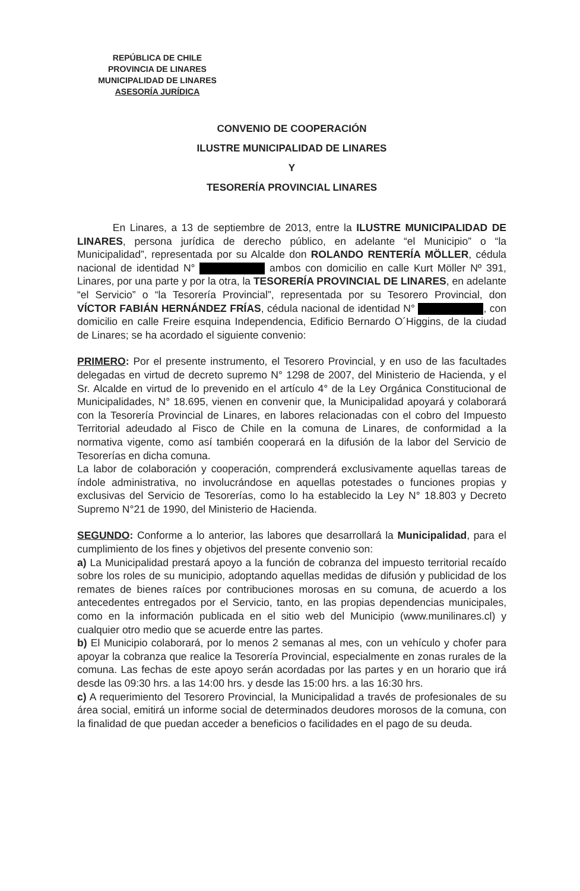REPÚBLICA DE CHILE
PROVINCIA DE LINARES
MUNICIPALIDAD DE LINARES
ASESORÍA JURÍDICA
CONVENIO DE COOPERACIÓN
ILUSTRE MUNICIPALIDAD DE LINARES
Y
TESORERÍA PROVINCIAL LINARES
En Linares, a 13 de septiembre de 2013, entre la ILUSTRE MUNICIPALIDAD DE LINARES, persona jurídica de derecho público, en adelante “el Municipio” o “la Municipalidad”, representada por su Alcalde don ROLANDO RENTERÍA MÖLLER, cédula nacional de identidad N° ambos con domicilio en calle Kurt Möller Nº 391, Linares, por una parte y por la otra, la TESORERÍA PROVINCIAL DE LINARES, en adelante “el Servicio” o “la Tesorería Provincial”, representada por su Tesorero Provincial, don VÍCTOR FABIÁN HERNÁNDEZ FRÍAS, cédula nacional de identidad N° , con domicilio en calle Freire esquina Independencia, Edificio Bernardo O´Higgins, de la ciudad de Linares; se ha acordado el siguiente convenio:
PRIMERO: Por el presente instrumento, el Tesorero Provincial, y en uso de las facultades delegadas en virtud de decreto supremo N° 1298 de 2007, del Ministerio de Hacienda, y el Sr. Alcalde en virtud de lo prevenido en el artículo 4° de la Ley Orgánica Constitucional de Municipalidades, N° 18.695, vienen en convenir que, la Municipalidad apoyará y colaborará con la Tesorería Provincial de Linares, en labores relacionadas con el cobro del Impuesto Territorial adeudado al Fisco de Chile en la comuna de Linares, de conformidad a la normativa vigente, como así también cooperará en la difusión de la labor del Servicio de Tesorerías en dicha comuna.
La labor de colaboración y cooperación, comprenderá exclusivamente aquellas tareas de índole administrativa, no involucrándose en aquellas potestades o funciones propias y exclusivas del Servicio de Tesorerías, como lo ha establecido la Ley N° 18.803 y Decreto Supremo N°21 de 1990, del Ministerio de Hacienda.
SEGUNDO: Conforme a lo anterior, las labores que desarrollará la Municipalidad, para el cumplimiento de los fines y objetivos del presente convenio son:
a) La Municipalidad prestará apoyo a la función de cobranza del impuesto territorial recaído sobre los roles de su municipio, adoptando aquellas medidas de difusión y publicidad de los remates de bienes raíces por contribuciones morosas en su comuna, de acuerdo a los antecedentes entregados por el Servicio, tanto, en las propias dependencias municipales, como en la información publicada en el sitio web del Municipio (www.munilinares.cl) y cualquier otro medio que se acuerde entre las partes.
b) El Municipio colaborará, por lo menos 2 semanas al mes, con un vehículo y chofer para apoyar la cobranza que realice la Tesorería Provincial, especialmente en zonas rurales de la comuna. Las fechas de este apoyo serán acordadas por las partes y en un horario que irá desde las 09:30 hrs. a las 14:00 hrs. y desde las 15:00 hrs. a las 16:30 hrs.
c) A requerimiento del Tesorero Provincial, la Municipalidad a través de profesionales de su área social, emitirá un informe social de determinados deudores morosos de la comuna, con la finalidad de que puedan acceder a beneficios o facilidades en el pago de su deuda.